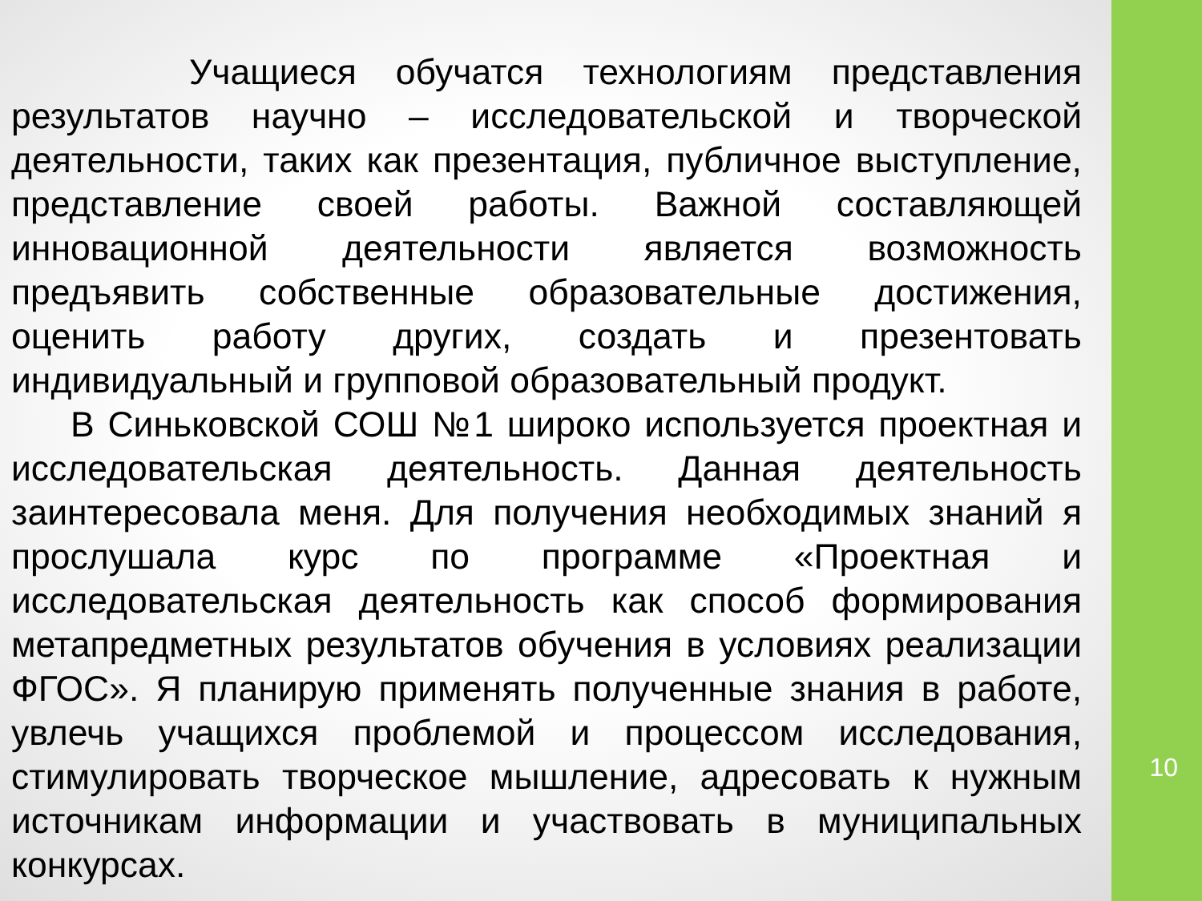Учащиеся обучатся технологиям представления результатов научно – исследовательской и творческой деятельности, таких как презентация, публичное выступление, представление своей работы. Важной составляющей инновационной деятельности является возможность предъявить собственные образовательные достижения, оценить работу других, создать и презентовать индивидуальный и групповой образовательный продукт.
В Синьковской СОШ №1 широко используется проектная и исследовательская деятельность. Данная деятельность заинтересовала меня. Для получения необходимых знаний я прослушала курс по программе «Проектная и исследовательская деятельность как способ формирования метапредметных результатов обучения в условиях реализации ФГОС». Я планирую применять полученные знания в работе, увлечь учащихся проблемой и процессом исследования, стимулировать творческое мышление, адресовать к нужным источникам информации и участвовать в муниципальных конкурсах.
10